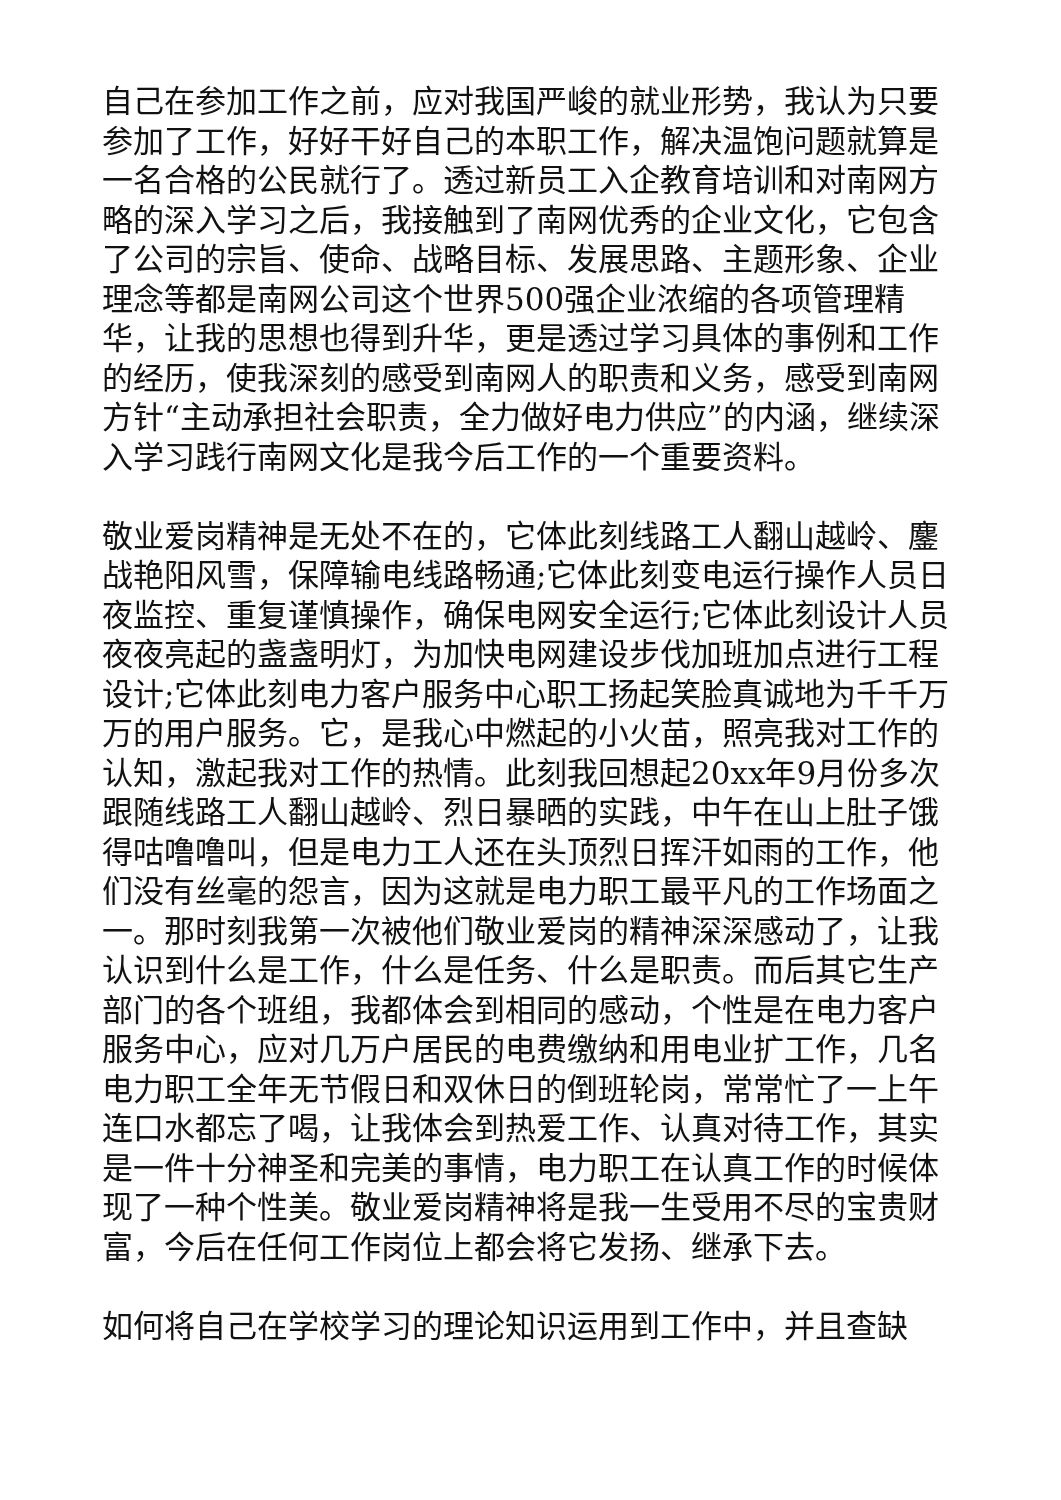自己在参加工作之前，应对我国严峻的就业形势，我认为只要参加了工作，好好干好自己的本职工作，解决温饱问题就算是一名合格的公民就行了。透过新员工入企教育培训和对南网方略的深入学习之后，我接触到了南网优秀的企业文化，它包含了公司的宗旨、使命、战略目标、发展思路、主题形象、企业理念等都是南网公司这个世界500强企业浓缩的各项管理精华，让我的思想也得到升华，更是透过学习具体的事例和工作的经历，使我深刻的感受到南网人的职责和义务，感受到南网方针“主动承担社会职责，全力做好电力供应”的内涵，继续深入学习践行南网文化是我今后工作的一个重要资料。
敬业爱岗精神是无处不在的，它体此刻线路工人翻山越岭、鏖战艳阳风雪，保障输电线路畅通;它体此刻变电运行操作人员日夜监控、重复谨慎操作，确保电网安全运行;它体此刻设计人员夜夜亮起的盏盏明灯，为加快电网建设步伐加班加点进行工程设计;它体此刻电力客户服务中心职工扬起笑脸真诚地为千千万万的用户服务。它，是我心中燃起的小火苗，照亮我对工作的认知，激起我对工作的热情。此刻我回想起20xx年9月份多次跟随线路工人翻山越岭、烈日暴晒的实践，中午在山上肚子饿得咕噜噜叫，但是电力工人还在头顶烈日挥汗如雨的工作，他们没有丝毫的怨言，因为这就是电力职工最平凡的工作场面之一。那时刻我第一次被他们敬业爱岗的精神深深感动了，让我认识到什么是工作，什么是任务、什么是职责。而后其它生产部门的各个班组，我都体会到相同的感动，个性是在电力客户服务中心，应对几万户居民的电费缴纳和用电业扩工作，几名电力职工全年无节假日和双休日的倒班轮岗，常常忙了一上午连口水都忘了喝，让我体会到热爱工作、认真对待工作，其实是一件十分神圣和完美的事情，电力职工在认真工作的时候体现了一种个性美。敬业爱岗精神将是我一生受用不尽的宝贵财富，今后在任何工作岗位上都会将它发扬、继承下去。
如何将自己在学校学习的理论知识运用到工作中，并且查缺